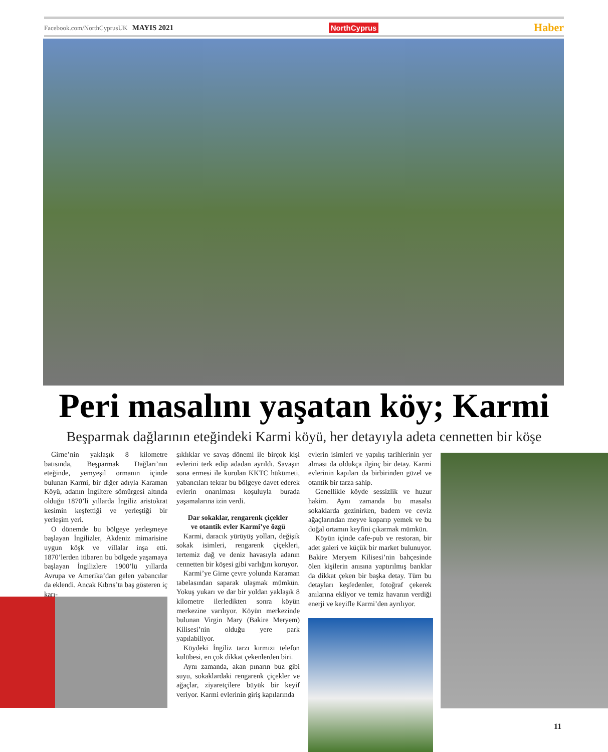Facebook.com/NorthCyprusUK MAYIS 2021 NorthCyprus Haber
Peri masalını yaşatan köy; Karmi
Beşparmak dağlarının eteğindeki Karmi köyü, her detayıyla adeta cennetten bir köşe
Girne’nin yaklaşık 8 kilometre batısında, Beşparmak Dağları’nın eteğinde, yemyeşil ormanın içinde bulunan Karmi, bir diğer adıyla Karaman Köyü, adanın İngiltere sömürgesi altında olduğu 1870’li yıllarda İngiliz aristokrat kesimin keşfettiği ve yerleştiği bir yerleşim yeri.
O dönemde bu bölgeye yerleşmeye başlayan İngilizler, Akdeniz mimarisine uygun köşk ve villalar inşa etti. 1870’lerden itibaren bu bölgede yaşamaya başlayan İngilizlere 1900’lü yıllarda Avrupa ve Amerika’dan gelen yabancılar da eklendi. Ancak Kıbrıs’ta baş gösteren iç karı-
şıklıklar ve savaş dönemi ile birçok kişi evlerini terk edip adadan ayrıldı. Savaşın sona ermesi ile kurulan KKTC hükümeti, yabancıları tekrar bu bölgeye davet ederek evlerin onarılması koşuluyla burada yaşamalarına izin verdi.
Dar sokaklar, rengarenk çiçekler
ve otantik evler Karmi’ye özgü
Karmi, daracık yürüyüş yolları, değişik sokak isimleri, rengarenk çiçekleri, tertemiz dağ ve deniz havasıyla adanın cennetten bir köşesi gibi varlığını koruyor.
Karmi’ye Girne çevre yolunda Karaman tabelasından saparak ulaşmak mümkün. Yokuş yukarı ve dar bir yoldan yaklaşık 8 kilometre ilerledikten sonra köyün merkezine varılıyor. Köyün merkezinde bulunan Virgin Mary (Bakire Meryem) Kilisesi’nin olduğu yere park yapılabiliyor.
Köydeki İngiliz tarzı kırmızı telefon kulübesi, en çok dikkat çekenlerden biri.
Aynı zamanda, akan pınarın buz gibi suyu, sokaklardaki rengarenk çiçekler ve ağaçlar, ziyaretçilere büyük bir keyif veriyor. Karmi evlerinin giriş kapılarında
evlerin isimleri ve yapılış tarihlerinin yer alması da oldukça ilginç bir detay. Karmi evlerinin kapıları da birbirinden güzel ve otantik bir tarza sahip.
Genellikle köyde sessizlik ve huzur hakim. Aynı zamanda bu masalsı sokaklarda gezinirken, badem ve ceviz ağaçlarından meyve koparıp yemek ve bu doğal ortamın keyfini çıkarmak mümkün.
Köyün içinde cafe-pub ve restoran, bir adet galeri ve küçük bir market bulunuyor. Bakire Meryem Kilisesi’nin bahçesinde ölen kişilerin anısına yaptırılmış banklar da dikkat çeken bir başka detay. Tüm bu detayları keşfedenler, fotoğraf çekerek anılarına ekliyor ve temiz havanın verdiği enerji ve keyifle Karmi’den ayrılıyor.
11